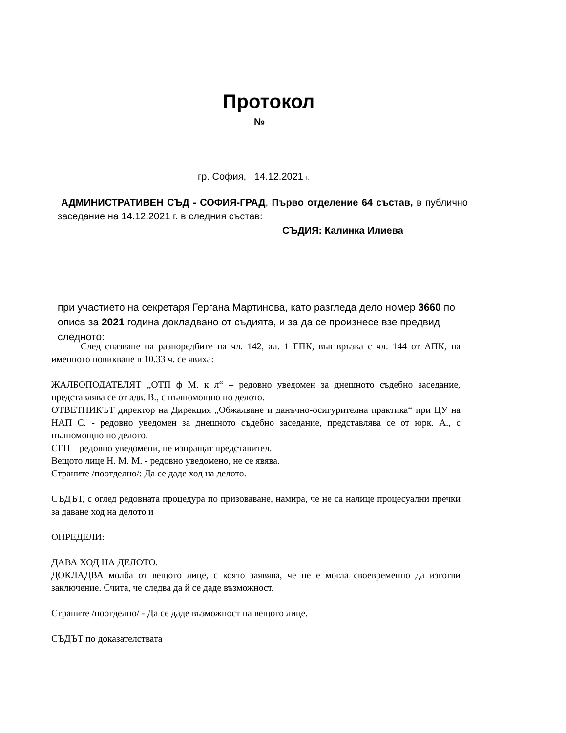Протокол
№
гр. София, 14.12.2021 г.
АДМИНИСТРАТИВЕН СЪД - СОФИЯ-ГРАД, Първо отделение 64 състав, в публично заседание на 14.12.2021 г. в следния състав:
СЪДИЯ: Калинка Илиева
при участието на секретаря Гергана Мартинова, като разгледа дело номер 3660 по описа за 2021 година докладвано от съдията, и за да се произнесе взе предвид следното:
След спазване на разпоредбите на чл. 142, ал. 1 ГПК, във връзка с чл. 144 от АПК, на именното повикване в 10.33 ч. се явиха:
ЖАЛБОПОДАТЕЛЯТ „ОТП ф М. к л“ – редовно уведомен за днешното съдебно заседание, представлява се от адв. В., с пълномощно по делото.
ОТВЕТНИКЪТ директор на Дирекция „Обжалване и данъчно-осигурителна практика“ при ЦУ на НАП С. - редовно уведомен за днешното съдебно заседание, представлява се от юрк. А., с пълномощно по делото.
СГП – редовно уведомени, не изпращат представител.
Вещото лице Н. М. М. - редовно уведомено, не се явява.
Страните /поотделно/: Да се даде ход на делото.
СЪДЪТ, с оглед редовната процедура по призоваване, намира, че не са налице процесуални пречки за даване ход на делото и
ОПРЕДЕЛИ:
ДАВА ХОД НА ДЕЛОТО.
ДОКЛАДВА молба от вещото лице, с която заявява, че не е могла своевременно да изготви заключение. Счита, че следва да й се даде възможност.
Страните /поотделно/ - Да се даде възможност на вещото лице.
СЪДЪТ по доказателствата